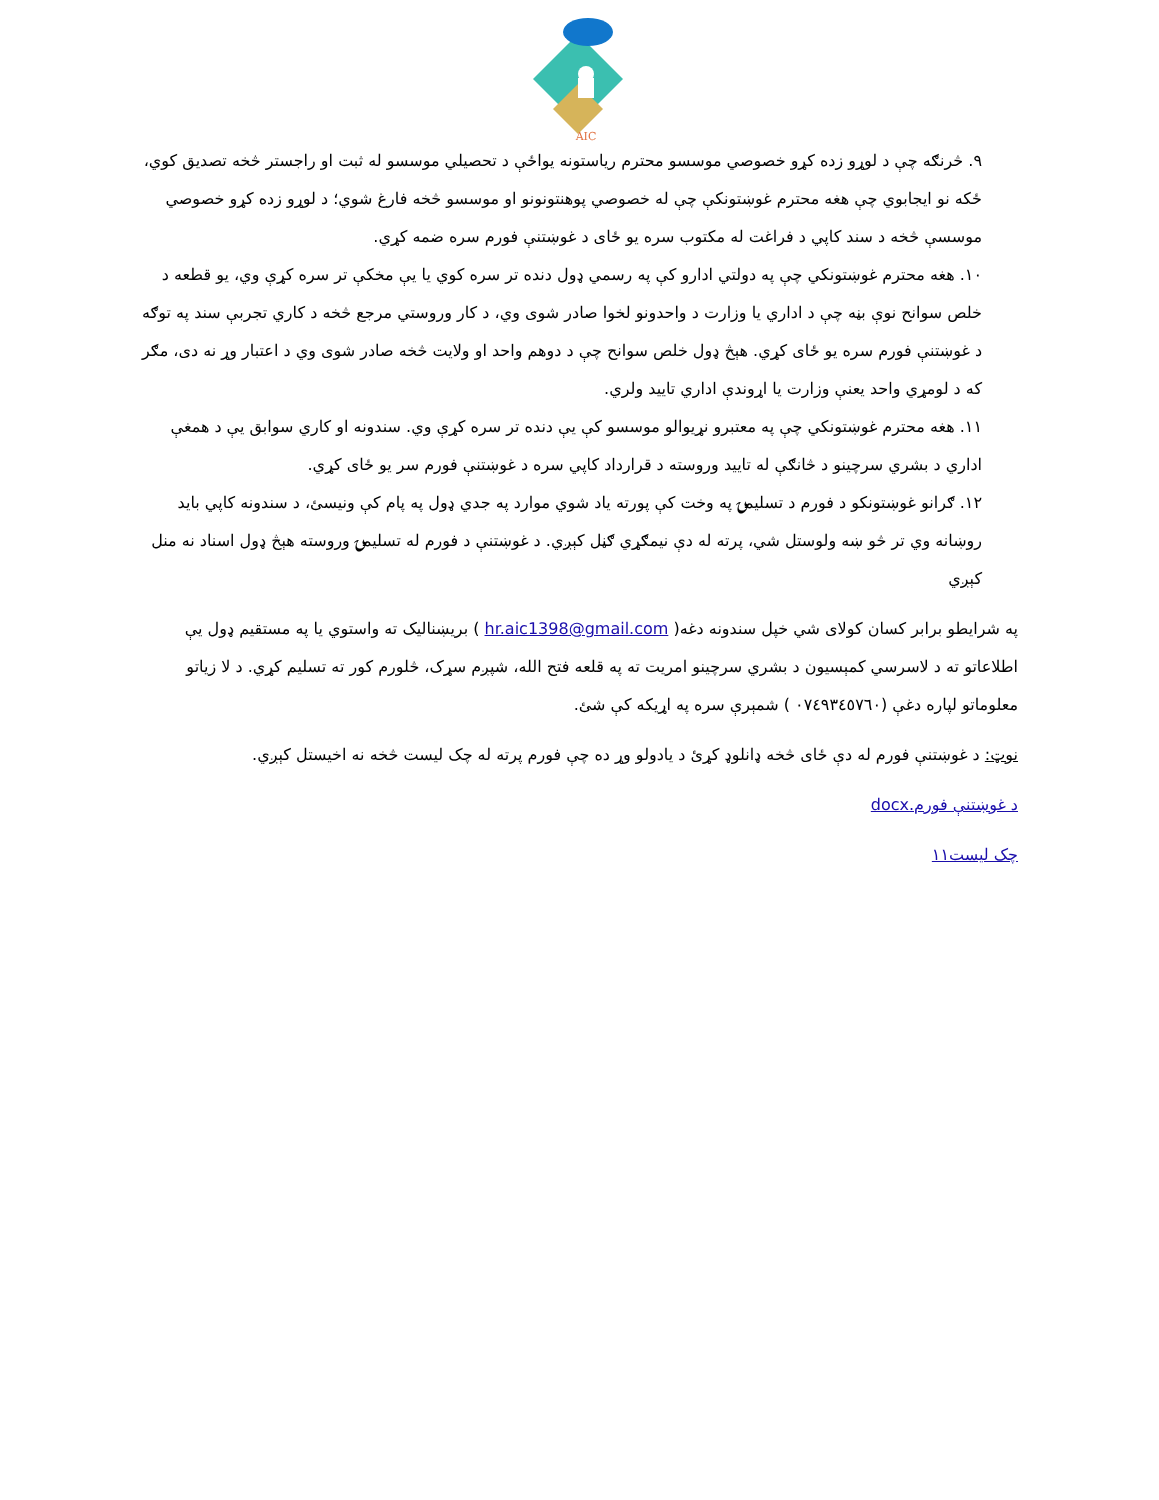AIC
۹. څرنګه چې د لوړو زده کړو خصوصي موسسو محترم رياستونه يواځې د تحصيلي موسسو له ثبت او راجستر څخه تصديق کوي، ځکه نو ايجابوي چې هغه محترم غوښتونکې چې له خصوصي پوهنتونونو او موسسو څخه فارغ شوي؛ د لوړو زده کړو خصوصي موسسې څخه د سند کاپي د فراغت له مکتوب سره يو ځای د غوښتنې فورم سره ضمه کړي.
۱۰. هغه محترم غوښتونکي چې په دولتي ادارو کې په رسمي ډول دنده تر سره کوي يا يې مخکې تر سره کړې وي، يو قطعه د خلص سوانح نوې بڼه چې د اداري يا وزارت د واحدونو لخوا صادر شوی وي، د کار وروستي مرجع څخه د کاري تجربې سند په توګه د غوښتنې فورم سره يو ځای کړي. هېڅ ډول خلص سوانح چې د دوهم واحد او ولايت څخه صادر شوی وي د اعتبار وړ نه دی، مګر که د لومړي واحد يعنې وزارت يا اړوندې اداري تاييد ولري.
۱۱. هغه محترم غوښتونکي چې په معتبرو نړيوالو موسسو کې يې دنده تر سره کړې وي. سندونه او کاري سوابق يې د همغې اداري د بشري سرچينو د څانګې له تاييد وروسته د قرارداد کاپي سره د غوښتنې فورم سر يو ځای کړي.
۱۲. ګرانو غوښتونکو د فورم د تسليمۍ په وخت کې پورته ياد شوي موارد په جدي ډول په پام کې ونيسئ، د سندونه کاپي بايد روښانه وي تر څو ښه ولوستل شي، پرته له دې نيمګړي ګڼل کېږي. د غوښتنې د فورم له تسليمۍ وروسته هېڅ ډول اسناد نه منل کېږي
په شرايطو برابر کسان کولای شي خپل سندونه دغه( hr.aic1398@gmail.com ) بریښنالیک ته واستوي يا په مستقيم ډول يې اطلاعاتو ته د لاسرسي کمېسيون د بشري سرچينو امريت ته په قلعه فتح الله، شپږم سړک، څلورم کور ته تسليم کړي. د لا زياتو معلوماتو لپاره دغې (۰۷٤۹۳٤٥٧٦۰ ) شمېرې سره په اړيکه کې شئ.
نوټ: د غوښتنې فورم له دې ځای څخه ډانلوډ کړئ د يادولو وړ ده چې فورم پرته له چک ليست څخه نه اخيستل کېږي.
د غوښتنې فورم.docx
چک ليست۱۱